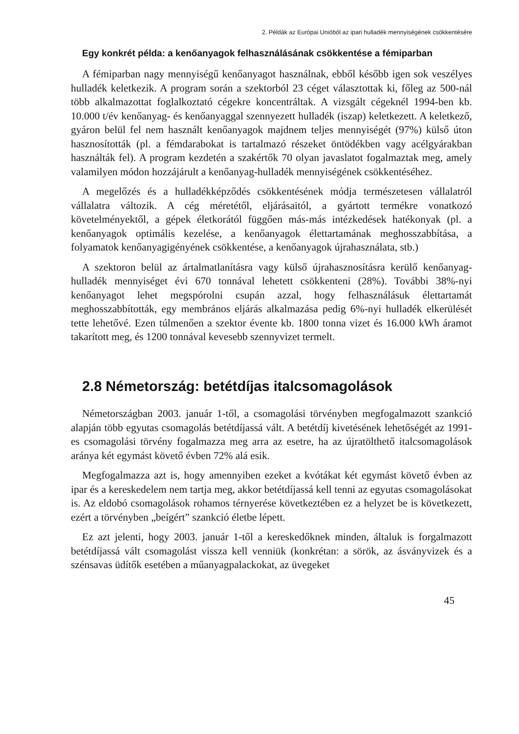2. Példák az Európai Unióból az ipari hulladék mennyiségének csökkentésére
Egy konkrét példa: a kenőanyagok felhasználásának csökkentése a fémiparban
A fémiparban nagy mennyiségű kenőanyagot használnak, ebből később igen sok veszélyes hulladék keletkezik. A program során a szektorból 23 céget választottak ki, főleg az 500-nál több alkalmazottat foglalkoztató cégekre koncentráltak. A vizsgált cégeknél 1994-ben kb. 10.000 t/év kenőanyag- és kenőanyaggal szennyezett hulladék (iszap) keletkezett. A keletkező, gyáron belül fel nem használt kenőanyagok majdnem teljes mennyiségét (97%) külső úton hasznosították (pl. a fémdarabokat is tartalmazó részeket öntödékben vagy acélgyárakban használták fel). A program kezdetén a szakértők 70 olyan javaslatot fogalmaztak meg, amely valamilyen módon hozzájárult a kenőanyag-hulladék mennyiségének csökkentéséhez.
A megelőzés és a hulladékképződés csökkentésének módja természetesen vállalatról vállalatra változik. A cég méretétől, eljárásaitól, a gyártott termékre vonatkozó követelményektől, a gépek életkorától függően más-más intézkedések hatékonyak (pl. a kenőanyagok optimális kezelése, a kenőanyagok élettartamának meghosszabbítása, a folyamatok kenőanyagigényének csökkentése, a kenőanyagok újrahasználata, stb.)
A szektoron belül az ártalmatlanításra vagy külső újrahasznosításra kerülő kenőanyag-hulladék mennyiséget évi 670 tonnával lehetett csökkenteni (28%). További 38%-nyi kenőanyagot lehet megspórolni csupán azzal, hogy felhasználásuk élettartamát meghosszabbították, egy membrános eljárás alkalmazása pedig 6%-nyi hulladék elkerülését tette lehetővé. Ezen túlmenően a szektor évente kb. 1800 tonna vizet és 16.000 kWh áramot takarított meg, és 1200 tonnával kevesebb szennyvizet termelt.
2.8 Németország: betétdíjas italcsomagolások
Németországban 2003. január 1-től, a csomagolási törvényben megfogalmazott szankció alapján több egyutas csomagolás betétdíjassá vált. A betétdíj kivetésének lehetőségét az 1991-es csomagolási törvény fogalmazza meg arra az esetre, ha az újratölthető italcsomagolások aránya két egymást követő évben 72% alá esik.
Megfogalmazza azt is, hogy amennyiben ezeket a kvótákat két egymást követő évben az ipar és a kereskedelem nem tartja meg, akkor betétdíjassá kell tenni az egyutas csomagolásokat is. Az eldobó csomagolások rohamos térnyerése következtében ez a helyzet be is következett, ezért a törvényben „beígért” szankció életbe lépett.
Ez azt jelenti, hogy 2003. január 1-től a kereskedőknek minden, általuk is forgalmazott betétdíjassá vált csomagolást vissza kell venniük (konkrétan: a sörök, az ásványvizek és a szénsavas üdítők esetében a műanyagpalackokat, az üvegeket
45